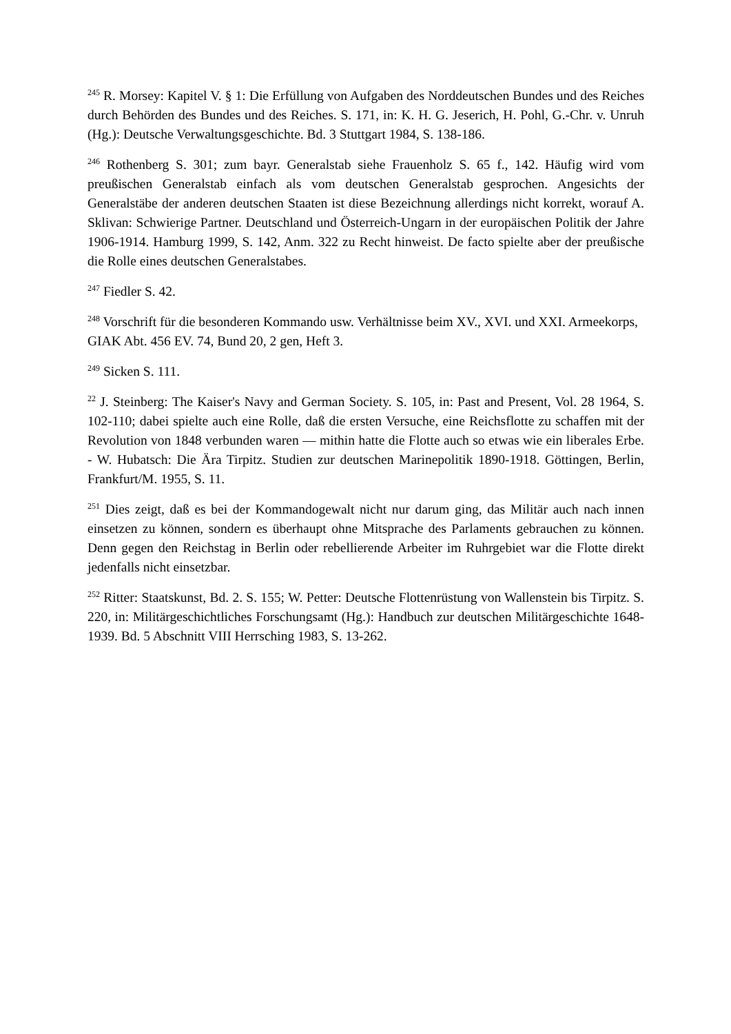<sup>245</sup> R. Morsey: Kapitel V. § 1: Die Erfüllung von Aufgaben des Norddeutschen Bundes und des Reiches durch Behörden des Bundes und des Reiches. S. 171, in: K. H. G. Jeserich, H. Pohl, G.-Chr. v. Unruh (Hg.): Deutsche Verwaltungsgeschichte. Bd. 3 Stuttgart 1984, S. 138-186.
<sup>246</sup> Rothenberg S. 301; zum bayr. Generalstab siehe Frauenholz S. 65 f., 142. Häufig wird vom preußischen Generalstab einfach als vom deutschen Generalstab gesprochen. Angesichts der Generalstäbe der anderen deutschen Staaten ist diese Bezeichnung allerdings nicht korrekt, worauf A. Sklivan: Schwierige Partner. Deutschland und Österreich-Ungarn in der europäischen Politik der Jahre 1906-1914. Hamburg 1999, S. 142, Anm. 322 zu Recht hinweist. De facto spielte aber der preußische die Rolle eines deutschen Generalstabes.
<sup>247</sup> Fiedler S. 42.
<sup>248</sup> Vorschrift für die besonderen Kommando usw. Verhältnisse beim XV., XVI. und XXI. Armeekorps, GIAK Abt. 456 EV. 74, Bund 20, 2 gen, Heft 3.
<sup>249</sup> Sicken S. 111.
<sup>22</sup> J. Steinberg: The Kaiser's Navy and German Society. S. 105, in: Past and Present, Vol. 28 1964, S. 102-110; dabei spielte auch eine Rolle, daß die ersten Versuche, eine Reichsflotte zu schaffen mit der Revolution von 1848 verbunden waren — mithin hatte die Flotte auch so etwas wie ein liberales Erbe. - W. Hubatsch: Die Ära Tirpitz. Studien zur deutschen Marinepolitik 1890-1918. Göttingen, Berlin, Frankfurt/M. 1955, S. 11.
<sup>251</sup> Dies zeigt, daß es bei der Kommandogewalt nicht nur darum ging, das Militär auch nach innen einsetzen zu können, sondern es überhaupt ohne Mitsprache des Parlaments gebrauchen zu können. Denn gegen den Reichstag in Berlin oder rebellierende Arbeiter im Ruhrgebiet war die Flotte direkt jedenfalls nicht einsetzbar.
<sup>252</sup> Ritter: Staatskunst, Bd. 2. S. 155; W. Petter: Deutsche Flottenrüstung von Wallenstein bis Tirpitz. S. 220, in: Militärgeschichtliches Forschungsamt (Hg.): Handbuch zur deutschen Militärgeschichte 1648-1939. Bd. 5 Abschnitt VIII Herrsching 1983, S. 13-262.